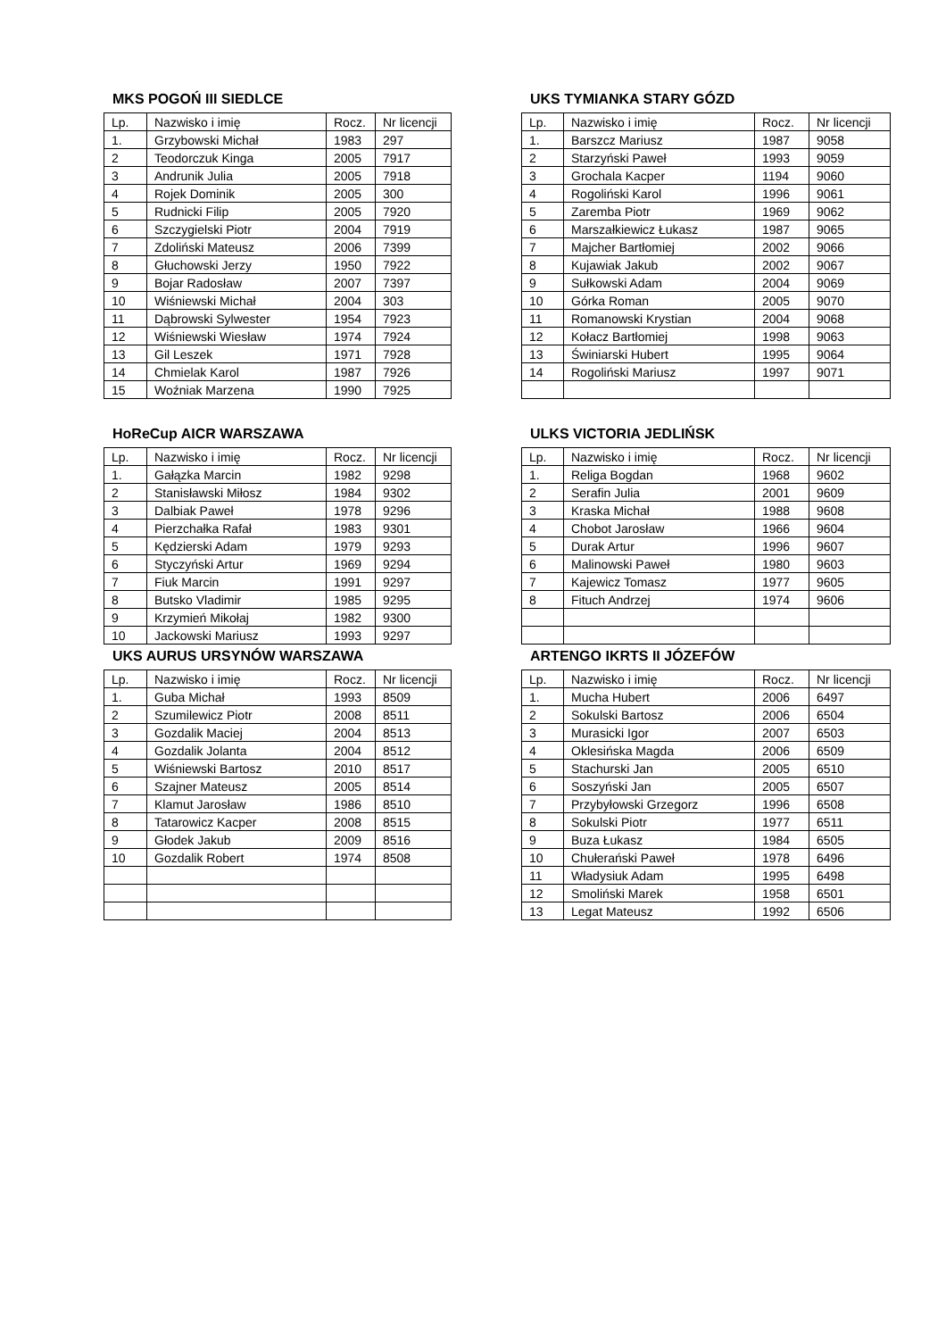MKS POGOŃ III SIEDLCE
| Lp. | Nazwisko i imię | Rocz. | Nr licencji |
| --- | --- | --- | --- |
| 1. | Grzybowski Michał | 1983 | 297 |
| 2 | Teodorczuk Kinga | 2005 | 7917 |
| 3 | Andrunik Julia | 2005 | 7918 |
| 4 | Rojek Dominik | 2005 | 300 |
| 5 | Rudnicki Filip | 2005 | 7920 |
| 6 | Szczygielski Piotr | 2004 | 7919 |
| 7 | Zdoliński Mateusz | 2006 | 7399 |
| 8 | Głuchowski Jerzy | 1950 | 7922 |
| 9 | Bojar Radosław | 2007 | 7397 |
| 10 | Wiśniewski Michał | 2004 | 303 |
| 11 | Dąbrowski Sylwester | 1954 | 7923 |
| 12 | Wiśniewski Wiesław | 1974 | 7924 |
| 13 | Gil Leszek | 1971 | 7928 |
| 14 | Chmielak Karol | 1987 | 7926 |
| 15 | Woźniak Marzena | 1990 | 7925 |
UKS TYMIANKA STARY GÓZD
| Lp. | Nazwisko i imię | Rocz. | Nr licencji |
| --- | --- | --- | --- |
| 1. | Barszcz Mariusz | 1987 | 9058 |
| 2 | Starzyński Paweł | 1993 | 9059 |
| 3 | Grochala Kacper | 1194 | 9060 |
| 4 | Rogoliński Karol | 1996 | 9061 |
| 5 | Zaremba Piotr | 1969 | 9062 |
| 6 | Marszałkiewicz Łukasz | 1987 | 9065 |
| 7 | Majcher Bartłomiej | 2002 | 9066 |
| 8 | Kujawiak Jakub | 2002 | 9067 |
| 9 | Sułkowski Adam | 2004 | 9069 |
| 10 | Górka Roman | 2005 | 9070 |
| 11 | Romanowski Krystian | 2004 | 9068 |
| 12 | Kołacz Bartłomiej | 1998 | 9063 |
| 13 | Świniarski Hubert | 1995 | 9064 |
| 14 | Rogoliński Mariusz | 1997 | 9071 |
HoReCup AICR WARSZAWA
| Lp. | Nazwisko i imię | Rocz. | Nr licencji |
| --- | --- | --- | --- |
| 1. | Gałązka Marcin | 1982 | 9298 |
| 2 | Stanisławski Miłosz | 1984 | 9302 |
| 3 | Dalbiak Paweł | 1978 | 9296 |
| 4 | Pierzchałka Rafał | 1983 | 9301 |
| 5 | Kędzierski Adam | 1979 | 9293 |
| 6 | Styczyński Artur | 1969 | 9294 |
| 7 | Fiuk Marcin | 1991 | 9297 |
| 8 | Butsko Vladimir | 1985 | 9295 |
| 9 | Krzymień Mikołaj | 1982 | 9300 |
| 10 | Jackowski Mariusz | 1993 | 9297 |
ULKS VICTORIA JEDLIŃSK
| Lp. | Nazwisko i imię | Rocz. | Nr licencji |
| --- | --- | --- | --- |
| 1. | Religa Bogdan | 1968 | 9602 |
| 2 | Serafin Julia | 2001 | 9609 |
| 3 | Kraska Michał | 1988 | 9608 |
| 4 | Chobot Jarosław | 1966 | 9604 |
| 5 | Durak Artur | 1996 | 9607 |
| 6 | Malinowski Paweł | 1980 | 9603 |
| 7 | Kajewicz Tomasz | 1977 | 9605 |
| 8 | Fituch Andrzej | 1974 | 9606 |
UKS AURUS URSYNÓW WARSZAWA
| Lp. | Nazwisko i imię | Rocz. | Nr licencji |
| --- | --- | --- | --- |
| 1. | Guba Michał | 1993 | 8509 |
| 2 | Szumilewicz Piotr | 2008 | 8511 |
| 3 | Gozdalik Maciej | 2004 | 8513 |
| 4 | Gozdalik Jolanta | 2004 | 8512 |
| 5 | Wiśniewski Bartosz | 2010 | 8517 |
| 6 | Szajner Mateusz | 2005 | 8514 |
| 7 | Klamut Jarosław | 1986 | 8510 |
| 8 | Tatarowicz Kacper | 2008 | 8515 |
| 9 | Głodek Jakub | 2009 | 8516 |
| 10 | Gozdalik Robert | 1974 | 8508 |
ARTENGO IKRTS II JÓZEFÓW
| Lp. | Nazwisko i imię | Rocz. | Nr licencji |
| --- | --- | --- | --- |
| 1. | Mucha Hubert | 2006 | 6497 |
| 2 | Sokulski Bartosz | 2006 | 6504 |
| 3 | Murasicki Igor | 2007 | 6503 |
| 4 | Oklesińska Magda | 2006 | 6509 |
| 5 | Stachurski Jan | 2005 | 6510 |
| 6 | Soszyński Jan | 2005 | 6507 |
| 7 | Przybyłowski Grzegorz | 1996 | 6508 |
| 8 | Sokulski Piotr | 1977 | 6511 |
| 9 | Buza Łukasz | 1984 | 6505 |
| 10 | Chułerański Paweł | 1978 | 6496 |
| 11 | Władysiuk Adam | 1995 | 6498 |
| 12 | Smoliński Marek | 1958 | 6501 |
| 13 | Legat Mateusz | 1992 | 6506 |